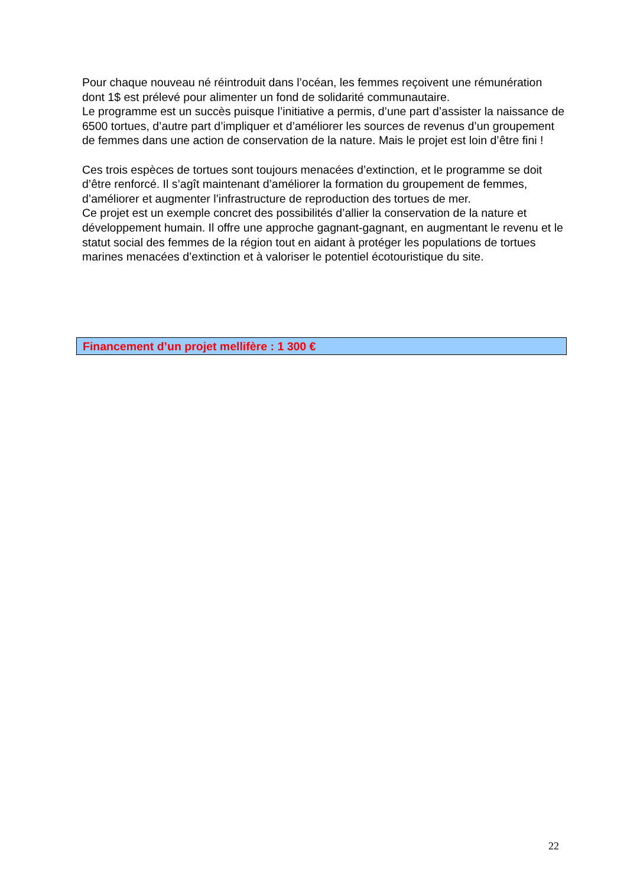Pour chaque nouveau né réintroduit dans l’océan, les femmes reçoivent une rémunération dont 1$ est prélevé pour alimenter un fond de solidarité communautaire.
Le programme est un succès puisque l’initiative a permis, d’une part d’assister la naissance de 6500 tortues, d’autre part d’impliquer et d’améliorer les sources de revenus d’un groupement de femmes dans une action de conservation de la nature. Mais le projet est loin d’être fini !
Ces trois espèces de tortues sont toujours menacées d’extinction, et le programme se doit d’être renforcé. Il s’agît maintenant d’améliorer la formation du groupement de femmes, d’améliorer et augmenter l’infrastructure de reproduction des tortues de mer.
Ce projet est un exemple concret des possibilités d’allier la conservation de la nature et développement humain. Il offre une approche gagnant-gagnant, en augmentant le revenu et le statut social des femmes de la région tout en aidant à protéger les populations de tortues marines menacées d’extinction et à valoriser le potentiel écotouristique du site.
Financement d’un projet mellifère : 1 300 €
22